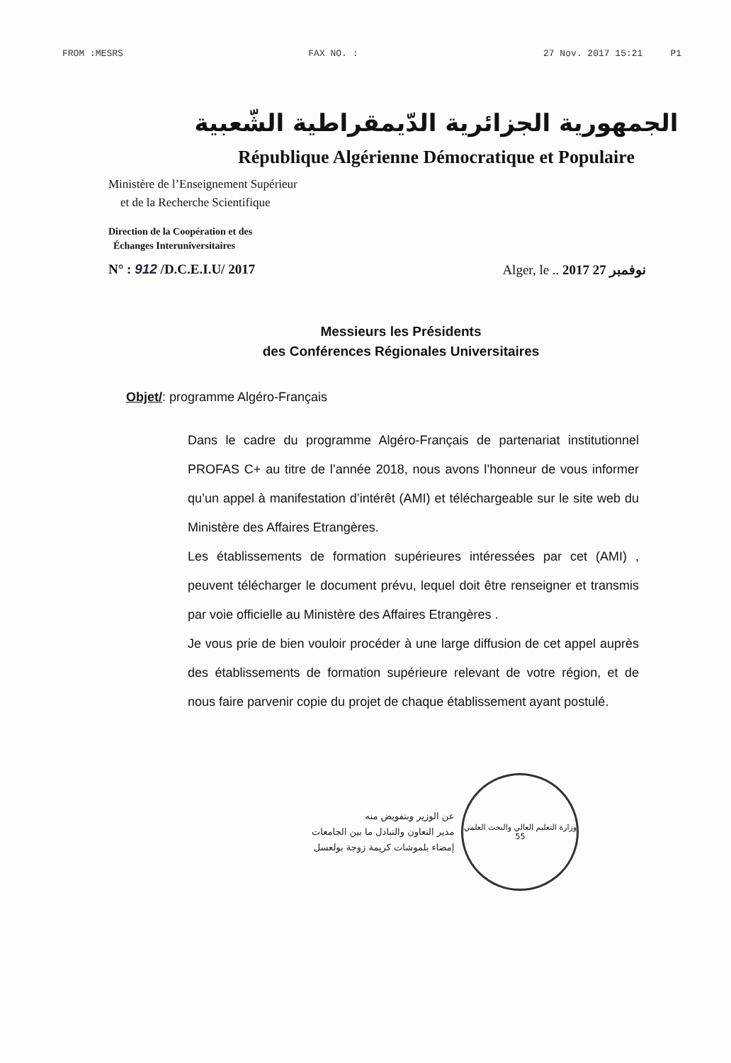FROM :MESRS FAX NO. : 27 Nov. 2017 15:21 P1
الجمهورية الجزائرية الدّيمقراطية الشّعبية
République Algérienne Démocratique et Populaire
Ministère de l’Enseignement Supérieur
et de la Recherche Scientifique
Direction de la Coopération et des
Échanges Interuniversitaires
N° : 912 /D.C.E.I.U/ 2017 Alger, le .. 2017 نوفمبر 27
Messieurs les Présidents
des Conférences Régionales Universitaires
Objet/: programme Algéro-Français
Dans le cadre du programme Algéro-Français de partenariat institutionnel PROFAS C+ au titre de l’année 2018, nous avons l’honneur de vous informer qu’un appel à manifestation d’intérêt (AMI) et téléchargeable sur le site web du Ministère des Affaires Etrangères.
Les établissements de formation supérieures intéressées par cet (AMI) , peuvent télécharger le document prévu, lequel doit être renseigner et transmis par voie officielle au Ministère des Affaires Etrangères .
Je vous prie de bien vouloir procéder à une large diffusion de cet appel auprès des établissements de formation supérieure relevant de votre région, et de nous faire parvenir copie du projet de chaque établissement ayant postulé.
عن الوزير وبتفويض منه
مدير التعاون والتبادل ما بين الجامعات
إمضاء بلموشات كريمة زوجة بولعسل
وزارة التعليم العالي والبحث العلمي
55